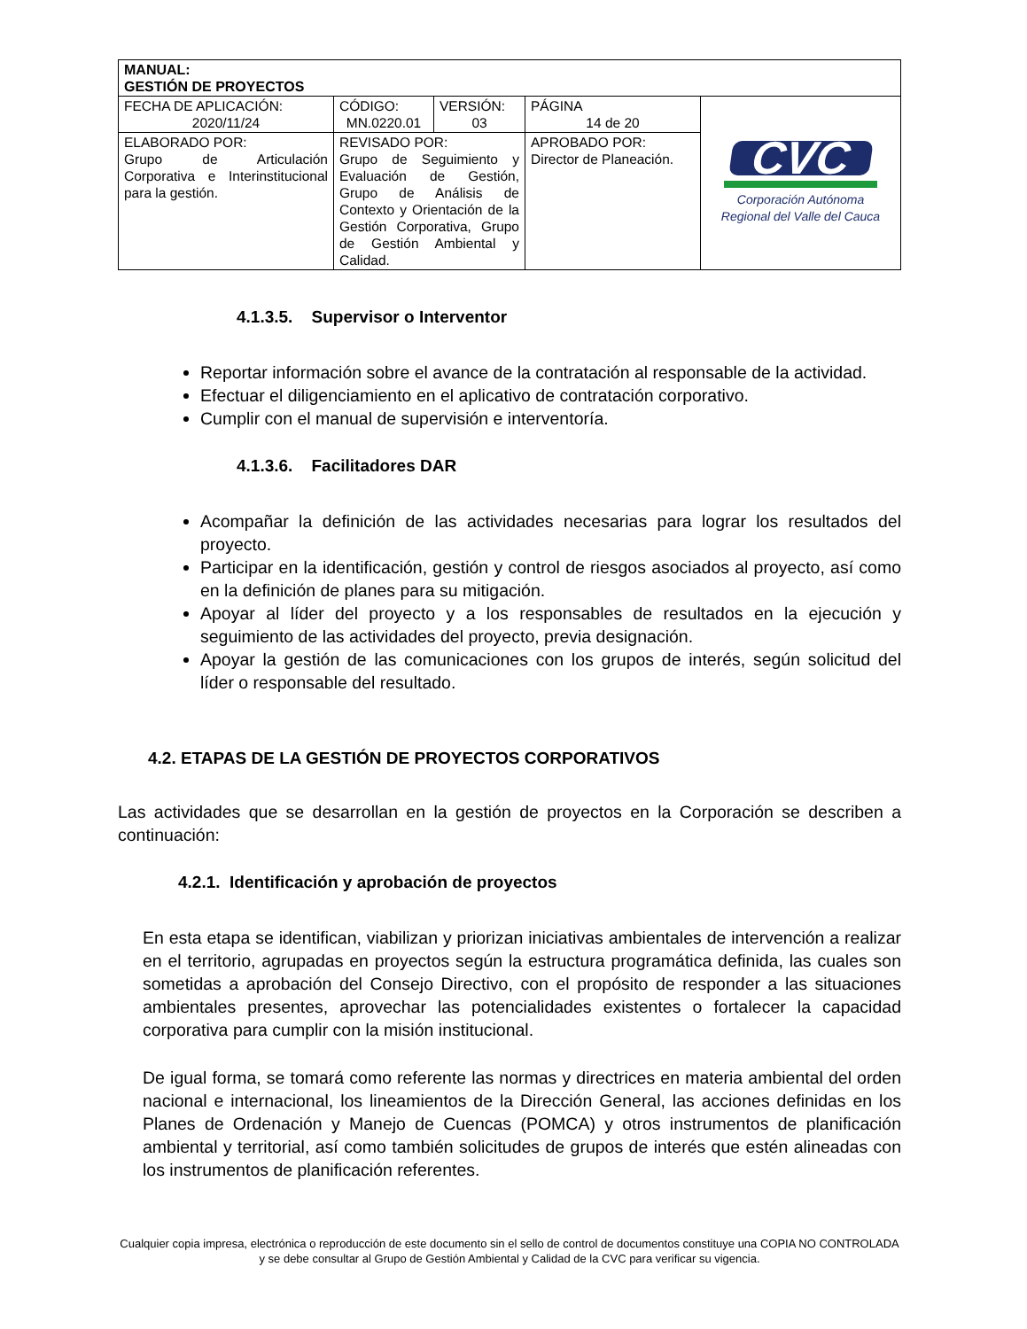| MANUAL: GESTIÓN DE PROYECTOS | | | | |
| FECHA DE APLICACIÓN: 2020/11/24 | CÓDIGO: MN.0220.01 | VERSIÓN: 03 | PÁGINA 14 de 20 | CVC Corporación Autónoma Regional del Valle del Cauca |
| ELABORADO POR: Grupo de Articulación Corporativa e Interinstitucional para la gestión. | REVISADO POR: Grupo de Seguimiento y Evaluación de Gestión, Grupo de Análisis de Contexto y Orientación de la Gestión Corporativa, Grupo de Gestión Ambiental y Calidad. | | APROBADO POR: Director de Planeación. | |
4.1.3.5. Supervisor o Interventor
Reportar información sobre el avance de la contratación al responsable de la actividad.
Efectuar el diligenciamiento en el aplicativo de contratación corporativo.
Cumplir con el manual de supervisión e interventoría.
4.1.3.6. Facilitadores DAR
Acompañar la definición de las actividades necesarias para lograr los resultados del proyecto.
Participar en la identificación, gestión y control de riesgos asociados al proyecto, así como en la definición de planes para su mitigación.
Apoyar al líder del proyecto y a los responsables de resultados en la ejecución y seguimiento de las actividades del proyecto, previa designación.
Apoyar la gestión de las comunicaciones con los grupos de interés, según solicitud del líder o responsable del resultado.
4.2. ETAPAS DE LA GESTIÓN DE PROYECTOS CORPORATIVOS
Las actividades que se desarrollan en la gestión de proyectos en la Corporación se describen a continuación:
4.2.1. Identificación y aprobación de proyectos
En esta etapa se identifican, viabilizan y priorizan iniciativas ambientales de intervención a realizar en el territorio, agrupadas en proyectos según la estructura programática definida, las cuales son sometidas a aprobación del Consejo Directivo, con el propósito de responder a las situaciones ambientales presentes, aprovechar las potencialidades existentes o fortalecer la capacidad corporativa para cumplir con la misión institucional.
De igual forma, se tomará como referente las normas y directrices en materia ambiental del orden nacional e internacional, los lineamientos de la Dirección General, las acciones definidas en los Planes de Ordenación y Manejo de Cuencas (POMCA) y otros instrumentos de planificación ambiental y territorial, así como también solicitudes de grupos de interés que estén alineadas con los instrumentos de planificación referentes.
Cualquier copia impresa, electrónica o reproducción de este documento sin el sello de control de documentos constituye una COPIA NO CONTROLADA y se debe consultar al Grupo de Gestión Ambiental y Calidad de la CVC para verificar su vigencia.